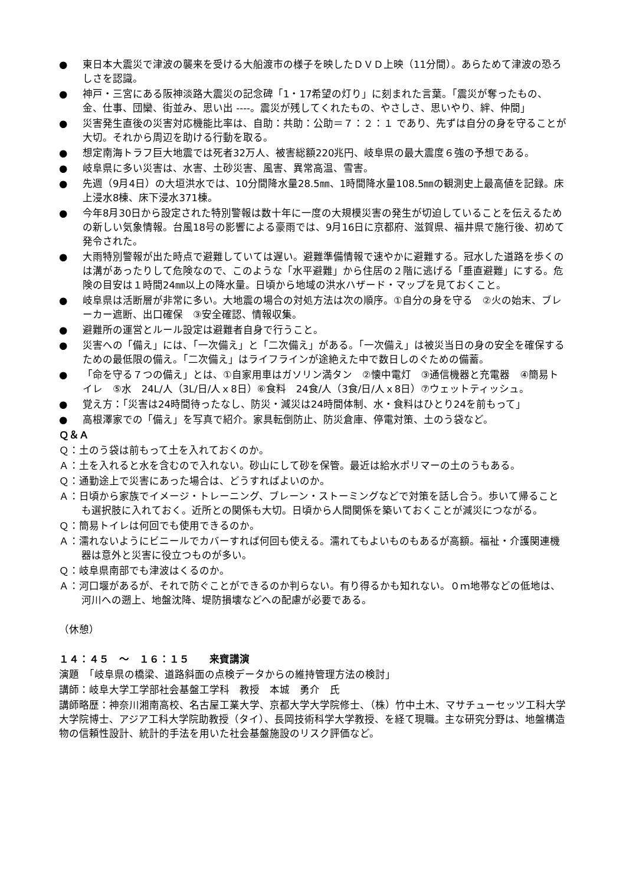● 東日本大震災で津波の襲来を受ける大船渡市の様子を映したＤＶＤ上映（11分間）。あらためて津波の恐ろしさを認識。
● 神戸・三宮にある阪神淡路大震災の記念碑「1・17希望の灯り」に刻まれた言葉。「震災が奪ったもの、金、仕事、団欒、街並み、思い出 ----。震災が残してくれたもの、やさしさ、思いやり、絆、仲間」
● 災害発生直後の災害対応機能比率は、自助：共助：公助＝７：２：１ であり、先ずは自分の身を守ることが大切。それから周辺を助ける行動を取る。
● 想定南海トラフ巨大地震では死者32万人、被害総額220兆円、岐阜県の最大震度６強の予想である。
● 岐阜県に多い災害は、水害、土砂災害、風害、異常高温、雪害。
● 先週（9月4日）の大垣洪水では、10分間降水量28.5㎜、1時間降水量108.5㎜の観測史上最高値を記録。床上浸水8棟、床下浸水371棟。
● 今年8月30日から設定された特別警報は数十年に一度の大規模災害の発生が切迫していることを伝えるための新しい気象情報。台風18号の影響による豪雨では、9月16日に京都府、滋賀県、福井県で施行後、初めて発令された。
● 大雨特別警報が出た時点で避難していては遅い。避難準備情報で速やかに避難する。冠水した道路を歩くのは溝があったりして危険なので、このような「水平避難」から住居の２階に逃げる「垂直避難」にする。危険の目安は１時間24㎜以上の降水量。日頃から地域の洪水ハザード・マップを見ておくこと。
● 岐阜県は活断層が非常に多い。大地震の場合の対処方法は次の順序。①自分の身を守る　②火の始末、ブレーカー遮断、出口確保　③安全確認、情報収集。
● 避難所の運営とルール設定は避難者自身で行うこと。
● 災害への「備え」には、「一次備え」と「二次備え」がある。「一次備え」は被災当日の身の安全を確保するための最低限の備え。「二次備え」はライフラインが途絶えた中で数日しのぐための備蓄。
● 「命を守る７つの備え」とは、①自家用車はガソリン満タン　②懐中電灯　③通信機器と充電器　④簡易トイレ　⑤水　24L/人（3L/日/人ｘ8日）⑥食料　24食/人（3食/日/人ｘ8日）⑦ウェットティッシュ。
● 覚え方：「災害は24時間待ったなし、防災・減災は24時間体制、水・食料はひとり24を前もって」
● 高根澤家での「備え」を写真で紹介。家具転倒防止、防災倉庫、停電対策、土のう袋など。
Ｑ＆Ａ
Ｑ：土のう袋は前もって土を入れておくのか。
Ａ：土を入れると水を含むので入れない。砂山にして砂を保管。最近は給水ポリマーの土のうもある。
Ｑ：通勤途上で災害にあった場合は、どうすればよいのか。
Ａ：日頃から家族でイメージ・トレーニング、ブレーン・ストーミングなどで対策を話し合う。歩いて帰ることも選択肢に入れておく。近所との関係も大切。日頃から人間関係を築いておくことが減災につながる。
Ｑ：簡易トイレは何回でも使用できるのか。
Ａ：濡れないようにビニールでカバーすれば何回も使える。濡れてもよいものもあるが高額。福祉・介護関連機器は意外と災害に役立つものが多い。
Ｑ：岐阜県南部でも津波はくるのか。
Ａ：河口堰があるが、それで防ぐことができるのか判らない。有り得るかも知れない。０ｍ地帯などの低地は、河川への遡上、地盤沈降、堤防損壊などへの配慮が必要である。
（休憩）
１４：４５　～　１６：１５　　来賓講演
演題　「岐阜県の橋梁、道路斜面の点検データからの維持管理方法の検討」
講師：岐阜大学工学部社会基盤工学科　教授　本城　勇介　氏
講師略歴：神奈川湘南高校、名古屋工業大学、京都大学大学院修士、（株）竹中土木、マサチューセッツ工科大学大学院博士、アジア工科大学院助教授（タイ）、長岡技術科学大学教授、を経て現職。主な研究分野は、地盤構造物の信頼性設計、統計的手法を用いた社会基盤施設のリスク評価など。